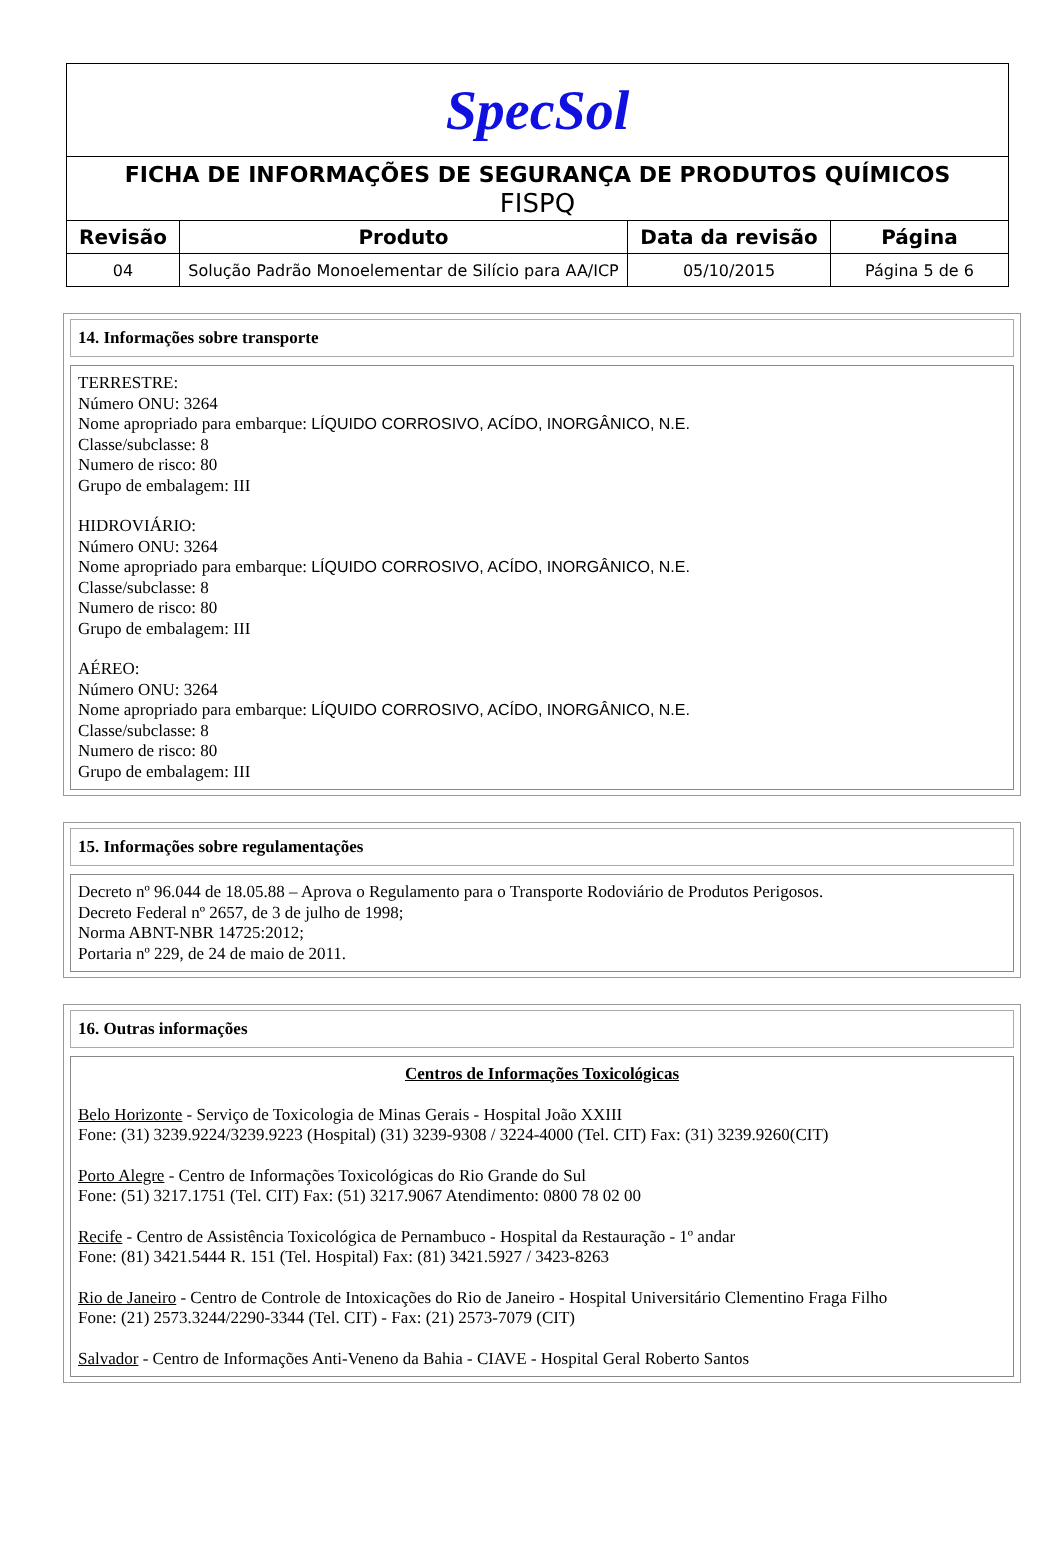| SpecSol | | | |
| FICHA DE INFORMAÇÕES DE SEGURANÇA DE PRODUTOS QUÍMICOS FISPQ | | | |
| Revisão | Produto | Data da revisão | Página |
| 04 | Solução Padrão Monoelementar de Silício para AA/ICP | 05/10/2015 | Página 5 de 6 |
14. Informações sobre transporte
TERRESTRE:
Número ONU: 3264
Nome apropriado para embarque: LÍQUIDO CORROSIVO, ACÍDO, INORGÂNICO, N.E.
Classe/subclasse: 8
Numero de risco: 80
Grupo de embalagem: III
HIDROVIÁRIO:
Número ONU: 3264
Nome apropriado para embarque: LÍQUIDO CORROSIVO, ACÍDO, INORGÂNICO, N.E.
Classe/subclasse: 8
Numero de risco: 80
Grupo de embalagem: III
AÉREO:
Número ONU: 3264
Nome apropriado para embarque: LÍQUIDO CORROSIVO, ACÍDO, INORGÂNICO, N.E.
Classe/subclasse: 8
Numero de risco: 80
Grupo de embalagem: III
15. Informações sobre regulamentações
Decreto nº 96.044 de 18.05.88 – Aprova o Regulamento para o Transporte Rodoviário de Produtos Perigosos.
Decreto Federal nº 2657, de 3 de julho de 1998;
Norma ABNT-NBR 14725:2012;
Portaria nº 229, de 24 de maio de 2011.
16. Outras informações
Centros de Informações Toxicológicas
Belo Horizonte - Serviço de Toxicologia de Minas Gerais - Hospital João XXIII
Fone: (31) 3239.9224/3239.9223 (Hospital) (31) 3239-9308 / 3224-4000 (Tel. CIT) Fax: (31) 3239.9260(CIT)
Porto Alegre - Centro de Informações Toxicológicas do Rio Grande do Sul
Fone: (51) 3217.1751 (Tel. CIT) Fax: (51) 3217.9067 Atendimento: 0800 78 02 00
Recife - Centro de Assistência Toxicológica de Pernambuco - Hospital da Restauração - 1º andar
Fone: (81) 3421.5444 R. 151 (Tel. Hospital) Fax: (81) 3421.5927 / 3423-8263
Rio de Janeiro - Centro de Controle de Intoxicações do Rio de Janeiro - Hospital Universitário Clementino Fraga Filho
Fone: (21) 2573.3244/2290-3344 (Tel. CIT) - Fax: (21) 2573-7079 (CIT)
Salvador - Centro de Informações Anti-Veneno da Bahia - CIAVE - Hospital Geral Roberto Santos